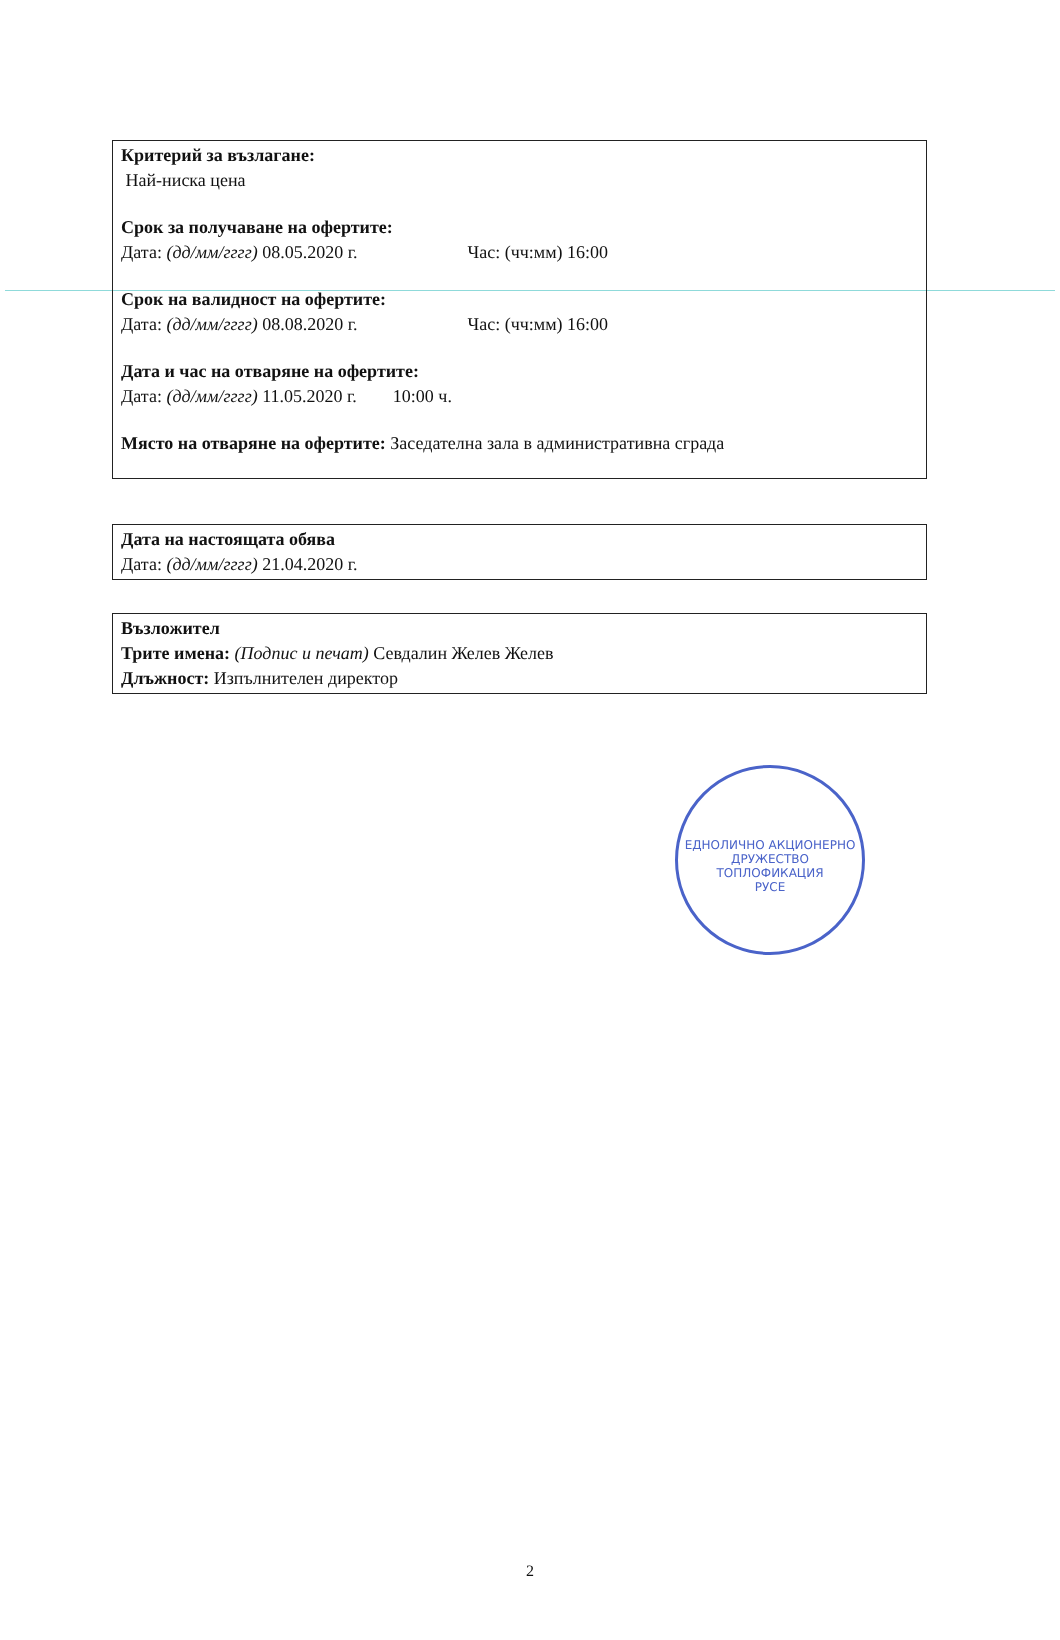Критерий за възлагане:
Най-ниска цена
Срок за получаване на офертите:
Дата: (дд/мм/гггг) 08.05.2020 г. Час: (чч:мм) 16:00
Срок на валидност на офертите:
Дата: (дд/мм/гггг) 08.08.2020 г. Час: (чч:мм) 16:00
Дата и час на отваряне на офертите:
Дата: (дд/мм/гггг) 11.05.2020 г. 10:00 ч.
Място на отваряне на офертите: Заседателна зала в административна сграда
Дата на настоящата обява
Дата: (дд/мм/гггг) 21.04.2020 г.
Възложител
Трите имена: (Подпис и печат) Севдалин Желев Желев
Длъжност: Изпълнителен директор
ЕДНОЛИЧНО АКЦИОНЕРНО ДРУЖЕСТВО
ТОПЛОФИКАЦИЯ
РУСЕ
2